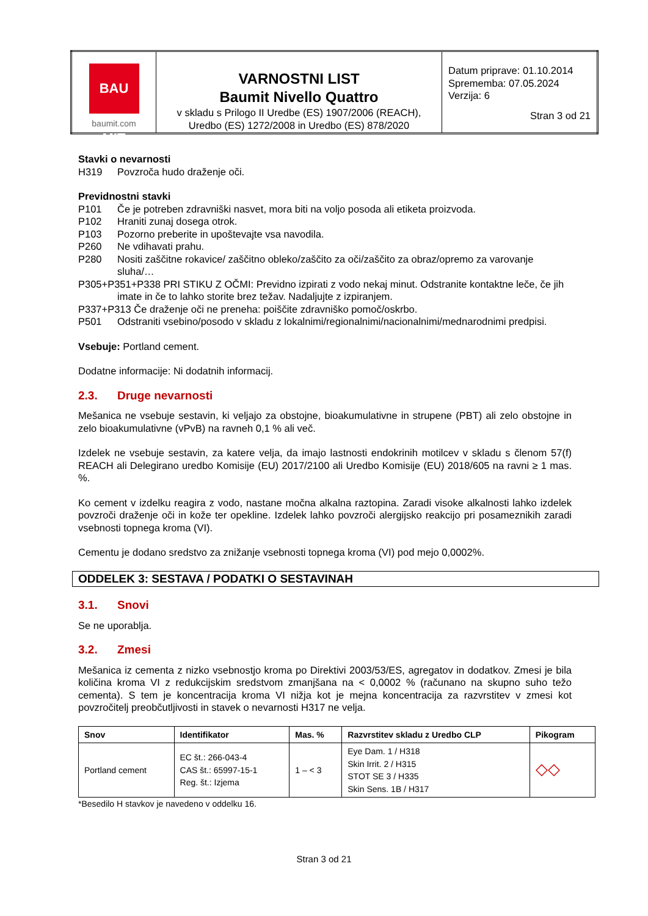| BAU MIT baumit.com | VARNOSTNI LIST Baumit Nivello Quattro v skladu s Prilogo II Uredbe (ES) 1907/2006 (REACH), Uredbo (ES) 1272/2008 in Uredbo (ES) 878/2020 | Datum priprave: 01.10.2014 Sprememba: 07.05.2024 Verzija: 6 Stran 3 od 21 |
Stavki o nevarnosti
H319 Povzroča hudo draženje oči.
Previdnostni stavki
P101 Če je potreben zdravniški nasvet, mora biti na voljo posoda ali etiketa proizvoda.
P102 Hraniti zunaj dosega otrok.
P103 Pozorno preberite in upoštevajte vsa navodila.
P260 Ne vdihavati prahu.
P280 Nositi zaščitne rokavice/ zaščitno obleko/zaščito za oči/zaščito za obraz/opremo za varovanje sluha/…
P305+P351+P338 PRI STIKU Z OČMI: Previdno izpirati z vodo nekaj minut. Odstranite kontaktne leče, če jih imate in če to lahko storite brez težav. Nadaljujte z izpiranjem.
P337+P313 Če draženje oči ne preneha: poiščite zdravniško pomoč/oskrbo.
P501 Odstraniti vsebino/posodo v skladu z lokalnimi/regionalnimi/nacionalnimi/mednarodnimi predpisi.
Vsebuje: Portland cement.
Dodatne informacije: Ni dodatnih informacij.
2.3. Druge nevarnosti
Mešanica ne vsebuje sestavin, ki veljajo za obstojne, bioakumulativne in strupene (PBT) ali zelo obstojne in zelo bioakumulativne (vPvB) na ravneh 0,1 % ali več.
Izdelek ne vsebuje sestavin, za katere velja, da imajo lastnosti endokrinih motilcev v skladu s členom 57(f) REACH ali Delegirano uredbo Komisije (EU) 2017/2100 ali Uredbo Komisije (EU) 2018/605 na ravni ≥ 1 mas. %.
Ko cement v izdelku reagira z vodo, nastane močna alkalna raztopina. Zaradi visoke alkalnosti lahko izdelek povzroči draženje oči in kože ter opekline. Izdelek lahko povzroči alergijsko reakcijo pri posameznikih zaradi vsebnosti topnega kroma (VI).
Cementu je dodano sredstvo za znižanje vsebnosti topnega kroma (VI) pod mejo 0,0002%.
ODDELEK 3: SESTAVA / PODATKI O SESTAVINAH
3.1. Snovi
Se ne uporablja.
3.2. Zmesi
Mešanica iz cementa z nizko vsebnostjo kroma po Direktivi 2003/53/ES, agregatov in dodatkov. Zmesi je bila količina kroma VI z redukcijskim sredstvom zmanjšana na < 0,0002 % (računano na skupno suho težo cementa). S tem je koncentracija kroma VI nižja kot je mejna koncentracija za razvrstitev v zmesi kot povzročitelj preobčutljivosti in stavek o nevarnosti H317 ne velja.
| Snov | Identifikator | Mas. % | Razvrstitev skladu z Uredbo CLP | Pikogram |
| --- | --- | --- | --- | --- |
| Portland cement | EC št.: 266-043-4 CAS št.: 65997-15-1 Reg. št.: Izjema | 1 – < 3 | Eye Dam. 1 / H318 Skin Irrit. 2 / H315 STOT SE 3 / H335 Skin Sens. 1B / H317 | ◇◇ |
*Besedilo H stavkov je navedeno v oddelku 16.
Stran 3 od 21